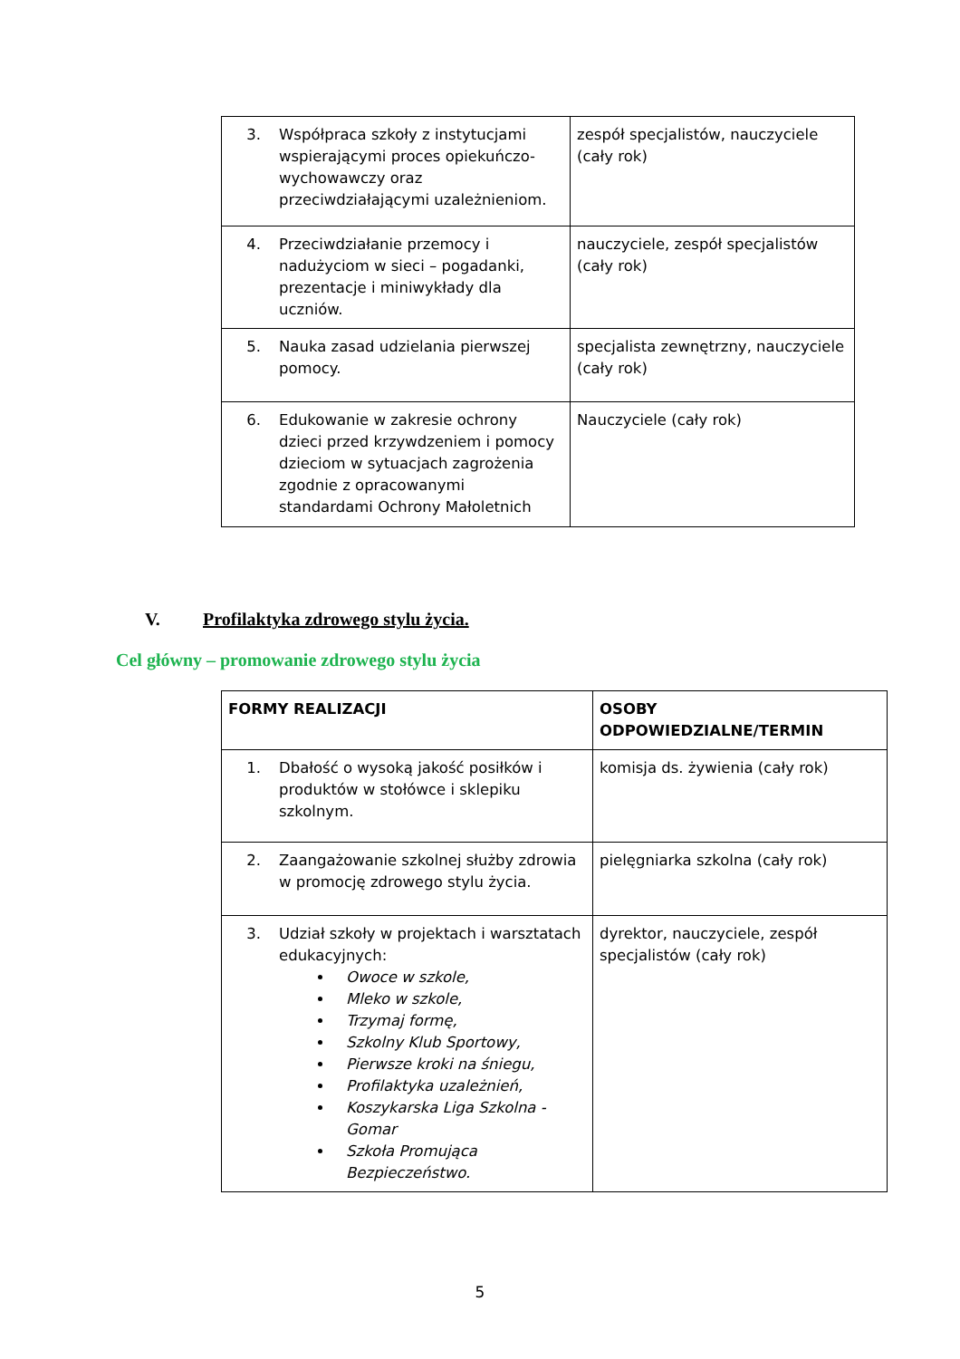| 3. Współpraca szkoły z instytucjami wspierającymi proces opiekuńczo-wychowawczy oraz przeciwdziałającymi uzależnieniom. | zespół specjalistów, nauczyciele (cały rok) |
| 4. Przeciwdziałanie przemocy i nadużyciom w sieci – pogadanki, prezentacje i miniwykłady dla uczniów. | nauczyciele, zespół specjalistów (cały rok) |
| 5. Nauka zasad udzielania pierwszej pomocy. | specjalista zewnętrzny, nauczyciele (cały rok) |
| 6. Edukowanie w zakresie ochrony dzieci przed krzywdzeniem i pomocy dzieciom w sytuacjach zagrożenia zgodnie z opracowanymi standardami Ochrony Małoletnich | Nauczyciele (cały rok) |
V. Profilaktyka zdrowego stylu życia.
Cel główny – promowanie zdrowego stylu życia
| FORMY REALIZACJI | OSOBY ODPOWIEDZIALNE/TERMIN |
| 1. Dbałość o wysoką jakość posiłków i produktów w stołówce i sklepiku szkolnym. | komisja ds. żywienia (cały rok) |
| 2. Zaangażowanie szkolnej służby zdrowia w promocję zdrowego stylu życia. | pielęgniarka szkolna (cały rok) |
| 3. Udział szkoły w projektach i warsztatach edukacyjnych: Owoce w szkole, Mleko w szkole, Trzymaj formę, Szkolny Klub Sportowy, Pierwsze kroki na śniegu, Profilaktyka uzależnień, Koszykarska Liga Szkolna - Gomar Szkoła Promująca Bezpieczeństwo. | dyrektor, nauczyciele, zespół specjalistów (cały rok) |
5